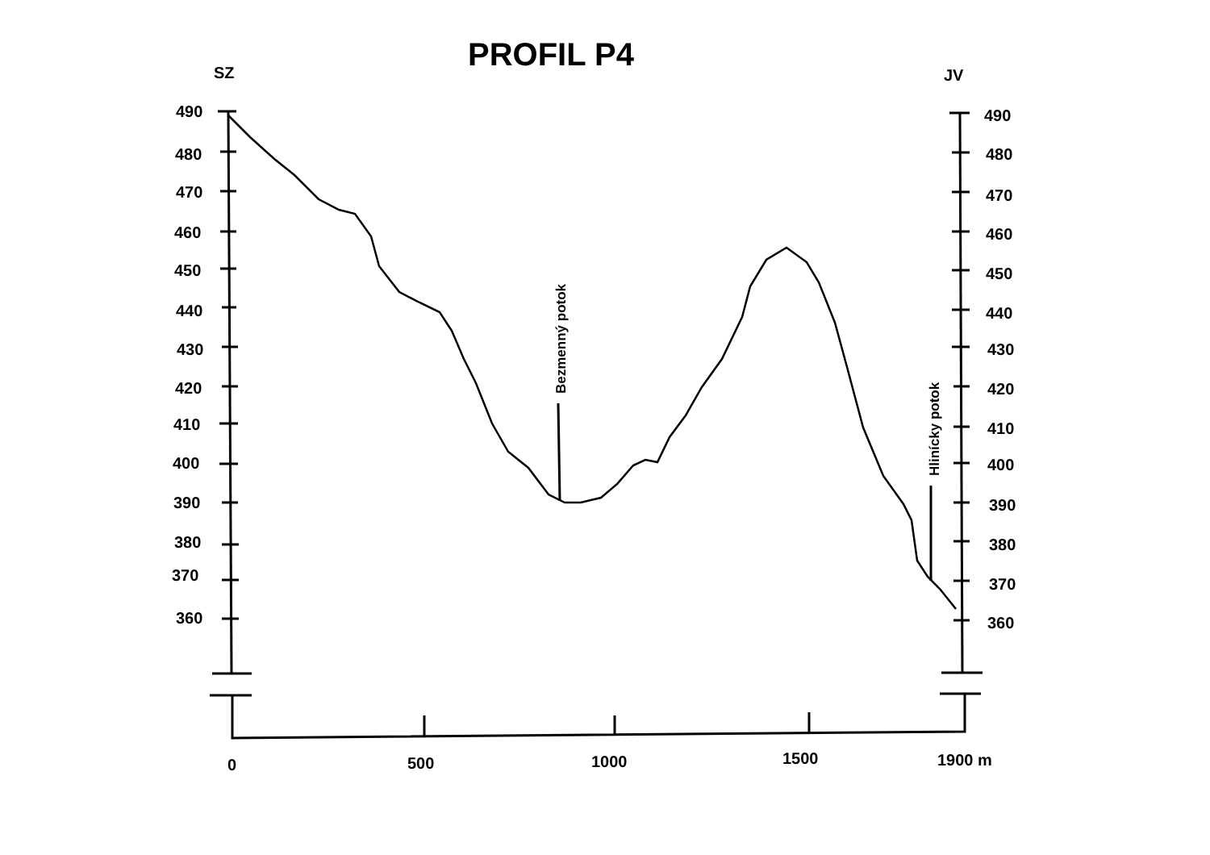PROFIL P4
SZ
JV
490
480
470
460
450
440
430
420
410
400
390
380
370
360
490
480
470
460
450
440
430
420
410
400
390
380
370
360
0
500
1000
1500
1900 m
Bezmenný potok
Hlinícky potok